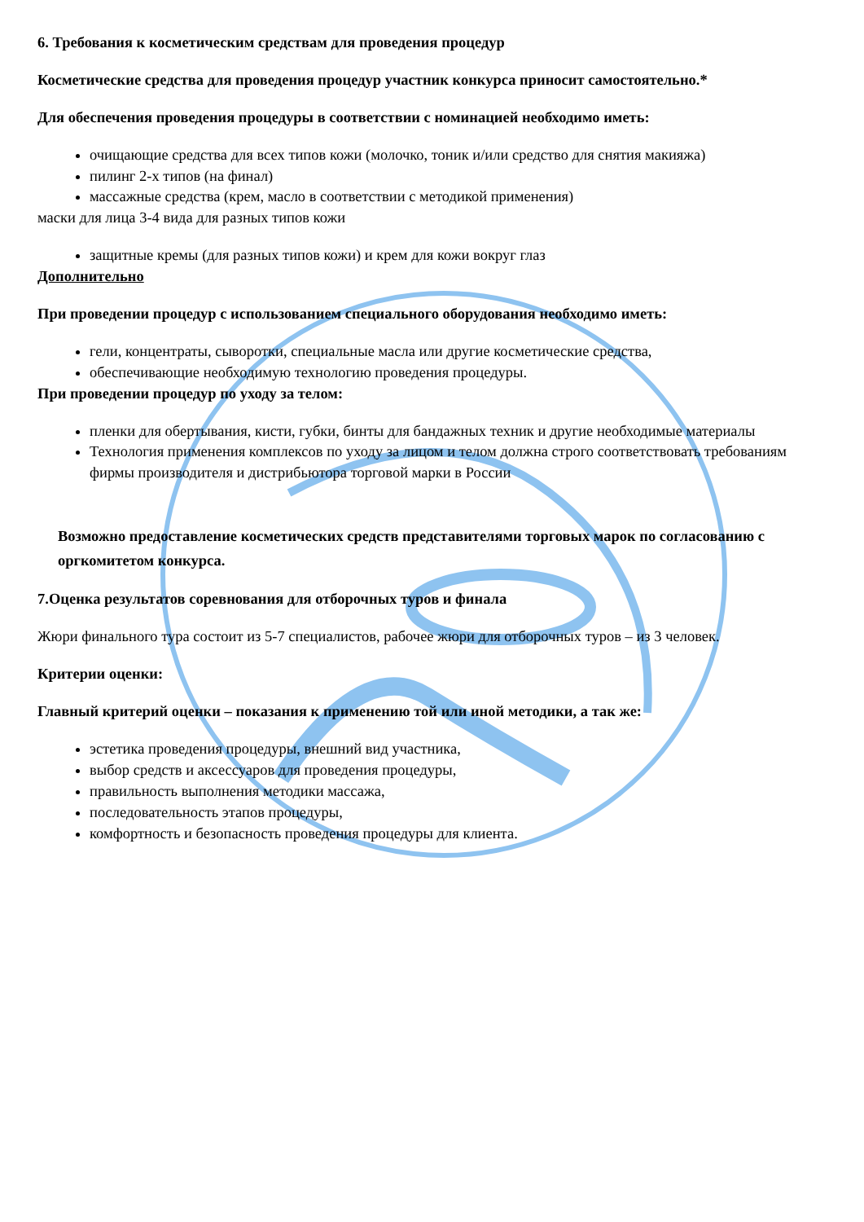6. Требования к косметическим средствам для проведения процедур
Косметические средства для проведения процедур участник конкурса приносит самостоятельно.*
Для обеспечения проведения процедуры в соответствии с номинацией необходимо иметь:
очищающие средства для всех типов кожи (молочко, тоник и/или средство для снятия макияжа)
пилинг 2-х типов (на финал)
массажные средства (крем, масло в соответствии с методикой применения)
маски для лица 3-4 вида для разных типов кожи
защитные кремы (для разных типов кожи) и крем для кожи вокруг глаз
Дополнительно
При проведении процедур с использованием специального оборудования необходимо иметь:
гели, концентраты, сыворотки, специальные масла или другие косметические средства,
обеспечивающие необходимую технологию проведения процедуры.
При проведении процедур по уходу за телом:
пленки для обертывания, кисти, губки, бинты для бандажных техник и другие необходимые материалы
Технология применения комплексов по уходу за лицом и телом должна строго соответствовать требованиям фирмы производителя и дистрибьютора торговой марки в России
Возможно предоставление косметических средств представителями торговых марок по согласованию с оргкомитетом конкурса.
7.Оценка результатов соревнования для отборочных туров и финала
Жюри финального тура состоит из 5-7 специалистов, рабочее жюри для отборочных туров – из 3 человек.
Критерии оценки:
Главный критерий оценки – показания к применению той или иной методики, а так же:
эстетика проведения процедуры, внешний вид участника,
выбор средств и аксессуаров для проведения процедуры,
правильность выполнения методики массажа,
последовательность этапов процедуры,
комфортность и безопасность проведения процедуры для клиента.